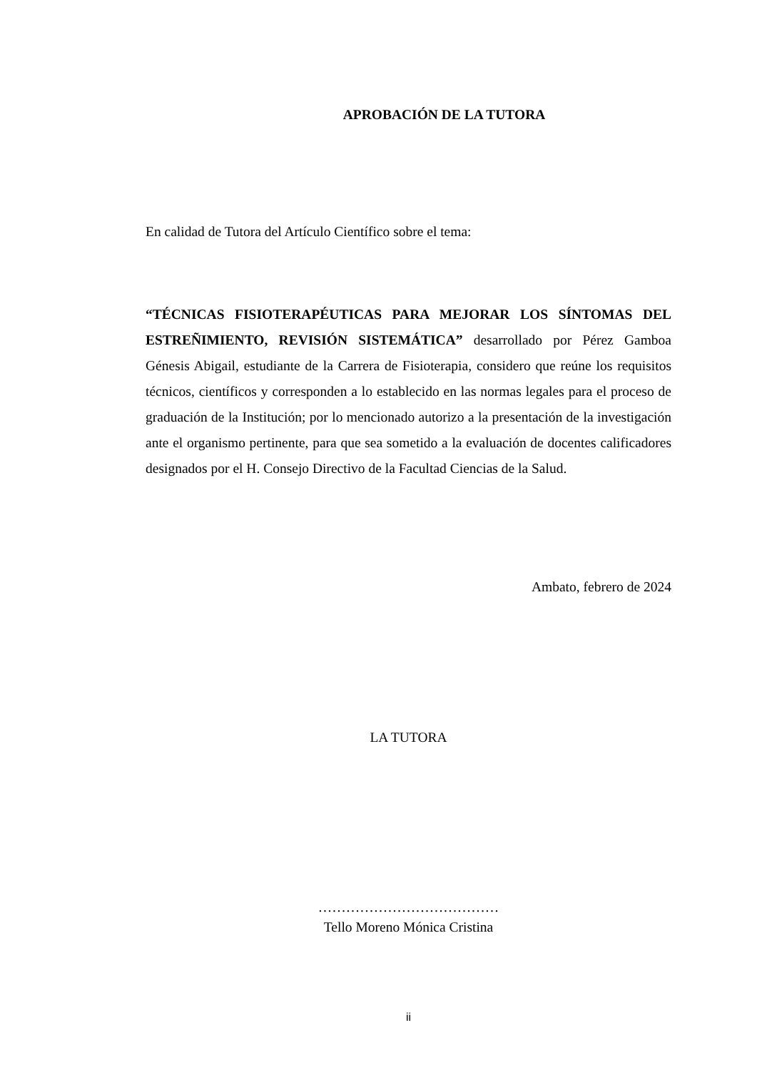APROBACIÓN DE LA TUTORA
En calidad de Tutora del Artículo Científico sobre el tema:
“TÉCNICAS FISIOTERAPÉUTICAS PARA MEJORAR LOS SÍNTOMAS DEL ESTREÑIMIENTO, REVISIÓN SISTEMÁTICA” desarrollado por Pérez Gamboa Génesis Abigail, estudiante de la Carrera de Fisioterapia, considero que reúne los requisitos técnicos, científicos y corresponden a lo establecido en las normas legales para el proceso de graduación de la Institución; por lo mencionado autorizo a la presentación de la investigación ante el organismo pertinente, para que sea sometido a la evaluación de docentes calificadores designados por el H. Consejo Directivo de la Facultad Ciencias de la Salud.
Ambato, febrero de 2024
LA TUTORA
…………………………………
Tello Moreno Mónica Cristina
ii